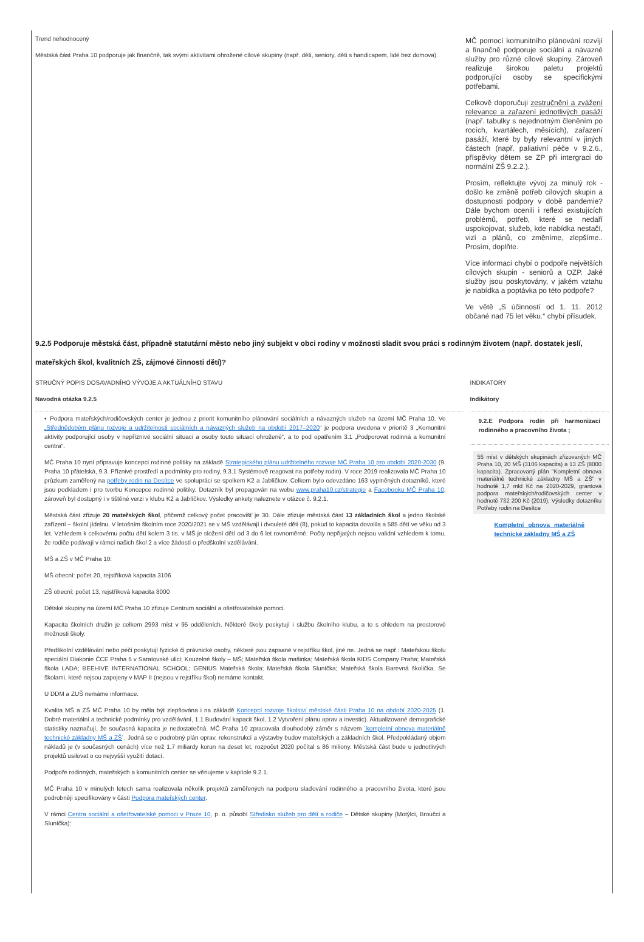Trend nehodnocený
Městská část Praha 10 podporuje jak finančně, tak svými aktivitami ohrožené cílové skupiny (např. děti, seniory, děti s handicapem, lidé bez domova).
MČ pomocí komunitního plánování rozvíjí a finančně podporuje sociální a návazné služby pro různé cílové skupiny. Zároveň realizuje širokou paletu projektů podporující osoby se specifickými potřebami.
Celkově doporučuji zestručnění a zvážení relevance a zařazení jednotlivých pasáží (např. tabulky s nejednotným členěním po rocích, kvartálech, měsících), zařazení pasáží, které by byly relevantní v jiných částech (např. paliativní péče v 9.2.6., příspěvky dětem se ZP při intergraci do normální ZŠ 9.2.2.).
Prosím, reflektujte vývoj za minulý rok - došlo ke změně potřeb cílových skupin a dostupnosti podpory v době pandemie? Dále bychom ocenili i reflexi existujících problémů, potřeb, které se nedaří uspokojovat, služeb, kde nabídka nestačí, vizí a plánů, co změníme, zlepšíme.. Prosím, doplňte.
Více informací chybí o podpoře největších cílových skupin - seniorů a OZP. Jaké služby jsou poskytovány, v jakém vztahu je nabídka a poptávka po této podpoře?
Ve větě „S účinností od 1. 11. 2012 občané nad 75 let věku.“ chybí přísudek.
9.2.5 Podporuje městská část, případně statutární město nebo jiný subjekt v obci rodiny v možnosti sladit svou práci s rodinným životem (např. dostatek jeslí, mateřských škol, kvalitních ZŠ, zájmové činnosti dětí)?
STRUČNÝ POPIS DOSAVADNÍHO VÝVOJE A AKTUÁLNÍHO STAVU
Navodná otázka 9.2.5
▪ Podpora mateřských/rodičovských center je jednou z priorit komunitního plánování sociálních a návazných služeb na území MČ Praha 10. Ve „Střednědobém plánu rozvoje a udržitelnosti sociálních a návazných služeb na období 2017–2020“ je podpora uvedena v prioritě 3 „Komunitní aktivity podporující osoby v nepříznivé sociální situaci a osoby touto situací ohrožené“, a to pod opatřením 3.1 „Podporovat rodinná a komunitní centra“.
MČ Praha 10 nyní připravuje koncepci rodinné politiky na základě Strategického plánu udržitelného rozvoje MČ Praha 10 pro období 2020-2030 (9. Praha 10 přátelská, 9.3. Příznivé prostředí a podmínky pro rodiny, 9.3.1 Systémově reagovat na potřeby rodin). V roce 2019 realizovala MČ Praha 10 průzkum zaměřený na potřeby rodin na Desítce ve spolupráci se spolkem K2 a Jablíčkov. Celkem bylo odevzdáno 163 vyplněných dotazníků, které jsou podkladem i pro tvorbu Koncepce rodinné politiky. Dotazník byl propagován na webu www.praha10.cz/strategie a Facebooku MČ Praha 10, zároveň byl dostupný i v tištěné verzi v klubu K2 a Jablíčkov. Výsledky ankety naleznete v otázce č. 9.2.1.
Městská část zřizuje 20 mateřských škol, přičemž celkový počet pracovišť je 30. Dále zřizuje městská část 13 základních škol a jedno školské zařízení – školní jídelnu. V letošním školním roce 2020/2021 se v MŠ vzdělávají i dvouleté děti (8), pokud to kapacita dovolila a 585 dětí ve věku od 3 let. Vzhledem k celkovému počtu dětí kolem 3 tis. v MŠ je složení dětí od 3 do 6 let rovnoměrné. Počty nepřijatých nejsou validní vzhledem k tomu, že rodiče podávají v rámci našich škol 2 a více žádostí o předškolní vzdělávání.
MŠ a ZŠ v MČ Praha 10:
MŠ obecní: počet 20, rejstříková kapacita 3106
ZŠ obecní: počet 13, rejstříková kapacita 8000
Dětské skupiny na území MČ Praha 10 zřizuje Centrum sociální a ošetřovatelské pomoci.
Kapacita školních družin je celkem 2993 míst v 95 odděleních. Některé školy poskytují i službu školního klubu, a to s ohledem na prostorové možnosti školy.
Předškolní vzdělávání nebo péči poskytují fyzické či právnické osoby, některé jsou zapsané v rejstříku škol, jiné ne. Jedná se např.: Mateřskou školu speciální Diakonie ČCE Praha 5 v Saratovské ulici; Kouzelné školy – MŠ; Mateřská škola mašinka; Mateřská škola KIDS Company Praha; Mateřská škola LADA; BEEHIVE INTERNATIONAL SCHOOL; GENIUS Mateřská škola; Mateřská škola Sluníčka; Mateřská škola Barevná školička. Se školami, které nejsou zapojeny v MAP II (nejsou v rejstříku škol) nemáme kontakt.
U DDM a ZUŠ nemáme informace.
Kvalita MŠ a ZŠ MČ Praha 10 by měla být zlepšována i na základě Koncepcí rozvoje školství městské části Praha 10 na období 2020-2025 (1. Dobré materiální a technické podmínky pro vzdělávání, 1.1 Budování kapacit škol, 1.2 Vytvoření plánu oprav a investic). Aktualizované demografické statistiky naznačují, že současná kapacita je nedostatečná. MČ Praha 10 zpracovala dlouhodobý záměr s názvem ´kompletní obnova materiálně technické základny MŠ a ZŠ´. Jedná se o podrobný plán oprav, rekonstrukcí a výstavby budov mateřských a základních škol. Předpokládaný objem nákladů je (v současných cenách) více než 1,7 miliardy korun na deset let, rozpočet 2020 počítal s 86 miliony. Městská část bude u jednotlivých projektů usilovat o co nejvyšší využití dotací.
Podpoře rodinných, mateřských a komunitních center se věnujeme v kapitole 9.2.1.
MČ Praha 10 v minulých letech sama realizovala několik projektů zaměřených na podporu slaďování rodinného a pracovního života, které jsou podrobněji specifikovány v části Podpora mateřských center.
V rámci Centra sociální a ošetřovatelské pomoci v Praze 10, p. o. působí Středisko služeb pro děti a rodiče – Dětské skupiny (Motýlci, Broučci a Sluníčka):
INDIKATORY
Indikátory
9.2.E Podpora rodin při harmonizaci rodinného a pracovního života ;
55 míst v dětských skupinách zřizovaných MČ Praha 10, 20 MŠ (3106 kapacita) a 13 ZŠ (8000 kapacita). Zpracovaný plán "Kompletní obnova materiálně technické základny MŠ a ZŠ" v hodnotě 1,7 mld Kč na 2020-2029, grantová podpora mateřských/rodičovských center v hodnotě 732 200 Kč (2019), Výsledky dotazníku Potřeby rodin na Desítce
Kompletní obnova materiálně technické základny MŠ a ZŠ